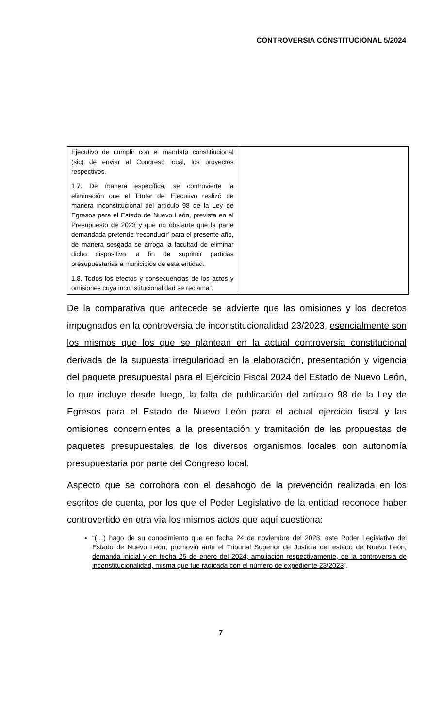CONTROVERSIA CONSTITUCIONAL 5/2024
| Ejecutivo de cumplir con el mandato constitiucional (sic) de enviar al Congreso local, los proyectos respectivos. 1.7. De manera específica, se controvierte la eliminación que el Titular del Ejecutivo realizó de manera inconstitucional del artículo 98 de la Ley de Egresos para el Estado de Nuevo León, prevista en el Presupuesto de 2023 y que no obstante que la parte demandada pretende ‘reconducir’ para el presente año, de manera sesgada se arroga la facultad de eliminar dicho dispositivo, a fin de suprimir partidas presupuestarias a municipios de esta entidad. 1.8. Todos los efectos y consecuencias de los actos y omisiones cuya inconstitucionalidad se reclama”. | |
De la comparativa que antecede se advierte que las omisiones y los decretos impugnados en la controversia de inconstitucionalidad 23/2023, esencialmente son los mismos que los que se plantean en la actual controversia constitucional derivada de la supuesta irregularidad en la elaboración, presentación y vigencia del paquete presupuestal para el Ejercicio Fiscal 2024 del Estado de Nuevo León, lo que incluye desde luego, la falta de publicación del artículo 98 de la Ley de Egresos para el Estado de Nuevo León para el actual ejercicio fiscal y las omisiones concernientes a la presentación y tramitación de las propuestas de paquetes presupuestales de los diversos organismos locales con autonomía presupuestaria por parte del Congreso local.
Aspecto que se corrobora con el desahogo de la prevención realizada en los escritos de cuenta, por los que el Poder Legislativo de la entidad reconoce haber controvertido en otra vía los mismos actos que aquí cuestiona:
“(…) hago de su conocimiento que en fecha 24 de noviembre del 2023, este Poder Legislativo del Estado de Nuevo León, promovió ante el Tribunal Superior de Justicia del estado de Nuevo León, demanda inicial y en fecha 25 de enero del 2024, ampliación respectivamente, de la controversia de inconstitucionalidad, misma que fue radicada con el número de expediente 23/2023”.
7